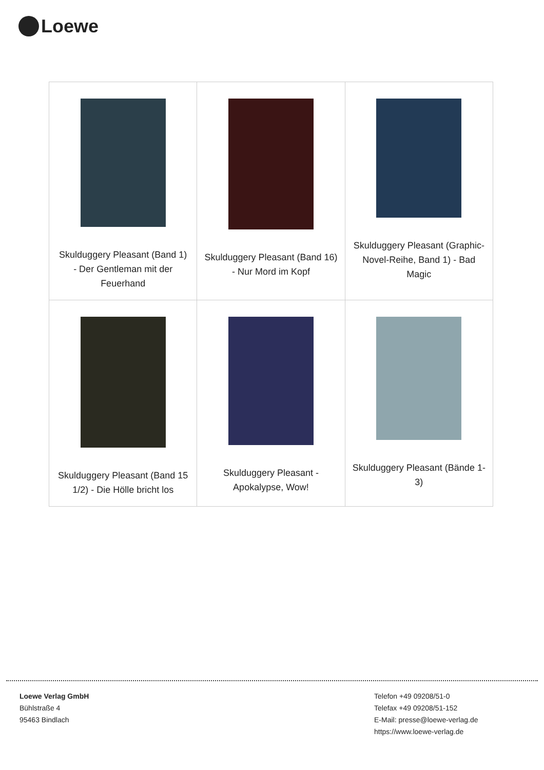Loewe
| Skulduggery Pleasant (Band 1) - Der Gentleman mit der Feuerhand | Skulduggery Pleasant (Band 16) - Nur Mord im Kopf | Skulduggery Pleasant (Graphic-Novel-Reihe, Band 1) - Bad Magic |
| Skulduggery Pleasant (Band 15 1/2) - Die Hölle bricht los | Skulduggery Pleasant - Apokalypse, Wow! | Skulduggery Pleasant (Bände 1-3) |
Loewe Verlag GmbH
Bühlstraße 4
95463 Bindlach
Telefon +49 09208/51-0
Telefax +49 09208/51-152
E-Mail: presse@loewe-verlag.de
https://www.loewe-verlag.de